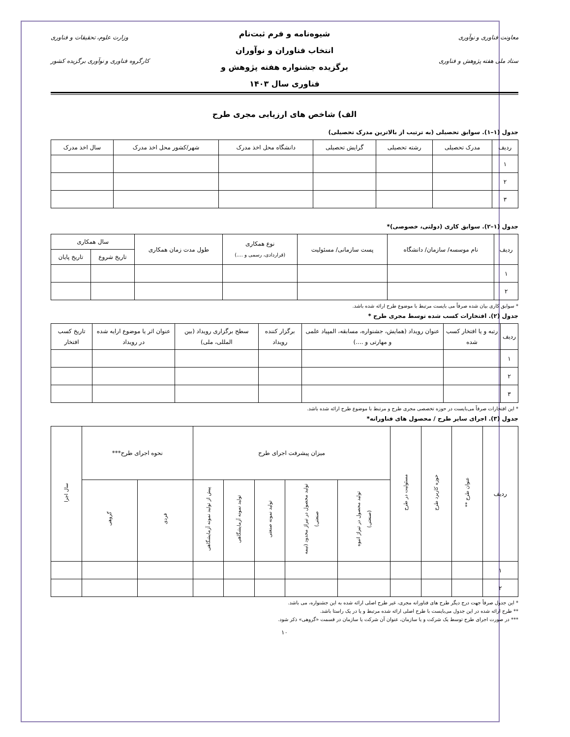معاونت فناوری و نوآوری
ستاد ملی هفته پژوهش و فناوری
شیوه‌نامه و فرم ثبت‌نام
انتخاب فناوران و نوآوران
برگزیده جشنواره هفته پژوهش و
فناوری سال ۱۴۰۳
وزارت علوم، تحقیقات و فناوری
کارگروه فناوری و نوآوری برگزیده کشور
الف) شاخص های ارزیابی مجری طرح
جدول (۱–۱). سوابق تحصیلی (به ترتیب از بالاترین مدرک تحصیلی)
| ردیف | مدرک تحصیلی | رشته تحصیلی | گرایش تحصیلی | دانشگاه محل اخذ مدرک | شهر/کشور محل اخذ مدرک | سال اخذ مدرک |
| --- | --- | --- | --- | --- | --- | --- |
| ۱ | | | | | | |
| ۲ | | | | | | |
| ۳ | | | | | | |
جدول (۱–۲). سوابق کاری (دولتی، خصوصی)*
| ردیف | نام موسسه/ سازمان/ دانشگاه | پست سازمانی/ مسئولیت | نوع همکاری (قراردادی، رسمی و ....) | طول مدت زمان همکاری | سال همکاری | |
| --- | --- | --- | --- | --- | --- | --- |
| | | | | | تاریخ شروع | تاریخ پایان |
| ۱ | | | | | | |
| ۲ | | | | | | |
* سوابق کاری بیان شده صرفاً می بایست مرتبط با موضوع طرح ارائه شده باشد.
جدول (۲). افتخارات کسب شده توسط مجری طرح *
| ردیف | رتبه و یا افتخار کسب شده | عنوان رویداد (همایش، جشنواره، مسابقه، المپیاد علمی و مهارتی و ....) | برگزار کننده رویداد | سطح برگزاری رویداد (بین المللی، ملی) | عنوان اثر یا موضوع ارایه شده در رویداد | تاریخ کسب افتخار |
| --- | --- | --- | --- | --- | --- | --- |
| ۱ | | | | | | |
| ۲ | | | | | | |
| ۳ | | | | | | |
* این افتخارات صرفاً می‌بایست در حوزه تخصصی مجری طرح و مرتبط با موضوع طرح ارائه شده باشد.
جدول (۳). اجرای سایر طرح / محصول های فناورانه*
| ردیف | عنوان طرح ** | حوزه کاربرد طرح | مسئولیت در طرح | میزان پیشرفت اجرای طرح | | | | | نحوه اجرای طرح*** | | سال اجرا |
| --- | --- | --- | --- | --- | --- | --- | --- | --- | --- | --- | --- |
| | | | | تولید محصول در تیراژ انبوه (صنعتی) | تولید محصول در تیراژ محدود (نیمه صنعتی) | تولید نمونه صنعتی | تولید نمونه آزمایشگاهی | پیش از تولید نمونه آزمایشگاهی | فردی | گروهی | |
| ۱ | | | | | | | | | | | |
| ۲ | | | | | | | | | | | |
* این جدول صرفاً جهت درج دیگر طرح های فناورانه مجری، غیر طرح اصلی ارائه شده به این جشنواره، می باشد.
** طرح ارائه شده در این جدول می‌بایست با طرح اصلی ارائه شده مرتبط و یا در یک راستا باشد.
*** در صورت اجرای طرح توسط یک شرکت و یا سازمان، عنوان آن شرکت یا سازمان در قسمت «گروهی» ذکر شود.
۱۰